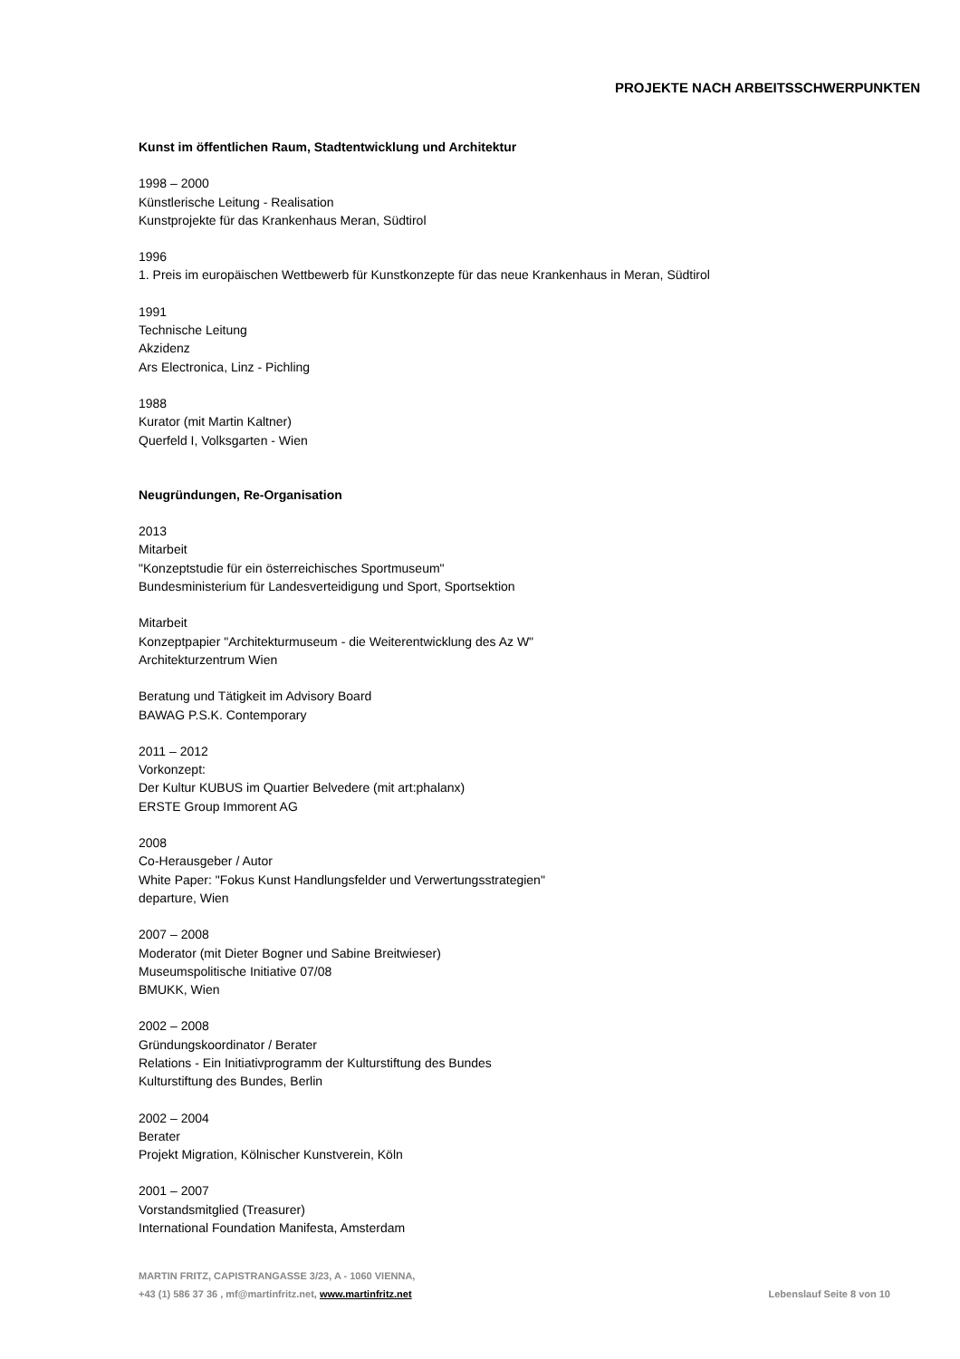PROJEKTE NACH ARBEITSSCHWERPUNKTEN
Kunst im öffentlichen Raum, Stadtentwicklung und Architektur
1998 – 2000
Künstlerische Leitung - Realisation
Kunstprojekte für das Krankenhaus Meran, Südtirol
1996
1. Preis im europäischen Wettbewerb für Kunstkonzepte für das neue Krankenhaus in Meran, Südtirol
1991
Technische Leitung
Akzidenz
Ars Electronica, Linz - Pichling
1988
Kurator (mit Martin Kaltner)
Querfeld I, Volksgarten - Wien
Neugründungen, Re-Organisation
2013
Mitarbeit
"Konzeptstudie für ein österreichisches Sportmuseum"
Bundesministerium für Landesverteidigung und Sport, Sportsektion
Mitarbeit
Konzeptpapier "Architekturmuseum - die Weiterentwicklung des Az W"
Architekturzentrum Wien
Beratung und Tätigkeit im Advisory Board
BAWAG P.S.K. Contemporary
2011 – 2012
Vorkonzept:
Der Kultur KUBUS im Quartier Belvedere (mit art:phalanx)
ERSTE Group Immorent AG
2008
Co-Herausgeber / Autor
White Paper: "Fokus Kunst Handlungsfelder und Verwertungsstrategien"
departure, Wien
2007 – 2008
Moderator (mit Dieter Bogner und Sabine Breitwieser)
Museumspolitische Initiative 07/08
BMUKK, Wien
2002 – 2008
Gründungskoordinator / Berater
Relations - Ein Initiativprogramm der Kulturstiftung des Bundes
Kulturstiftung des Bundes, Berlin
2002 – 2004
Berater
Projekt Migration, Kölnischer Kunstverein, Köln
2001 – 2007
Vorstandsmitglied (Treasurer)
International Foundation Manifesta, Amsterdam
MARTIN FRITZ, CAPISTRANGASSE 3/23, A - 1060 VIENNA,
+43 (1) 586 37 36 , mf@martinfritz.net, www.martinfritz.net
Lebenslauf Seite 8 von 10